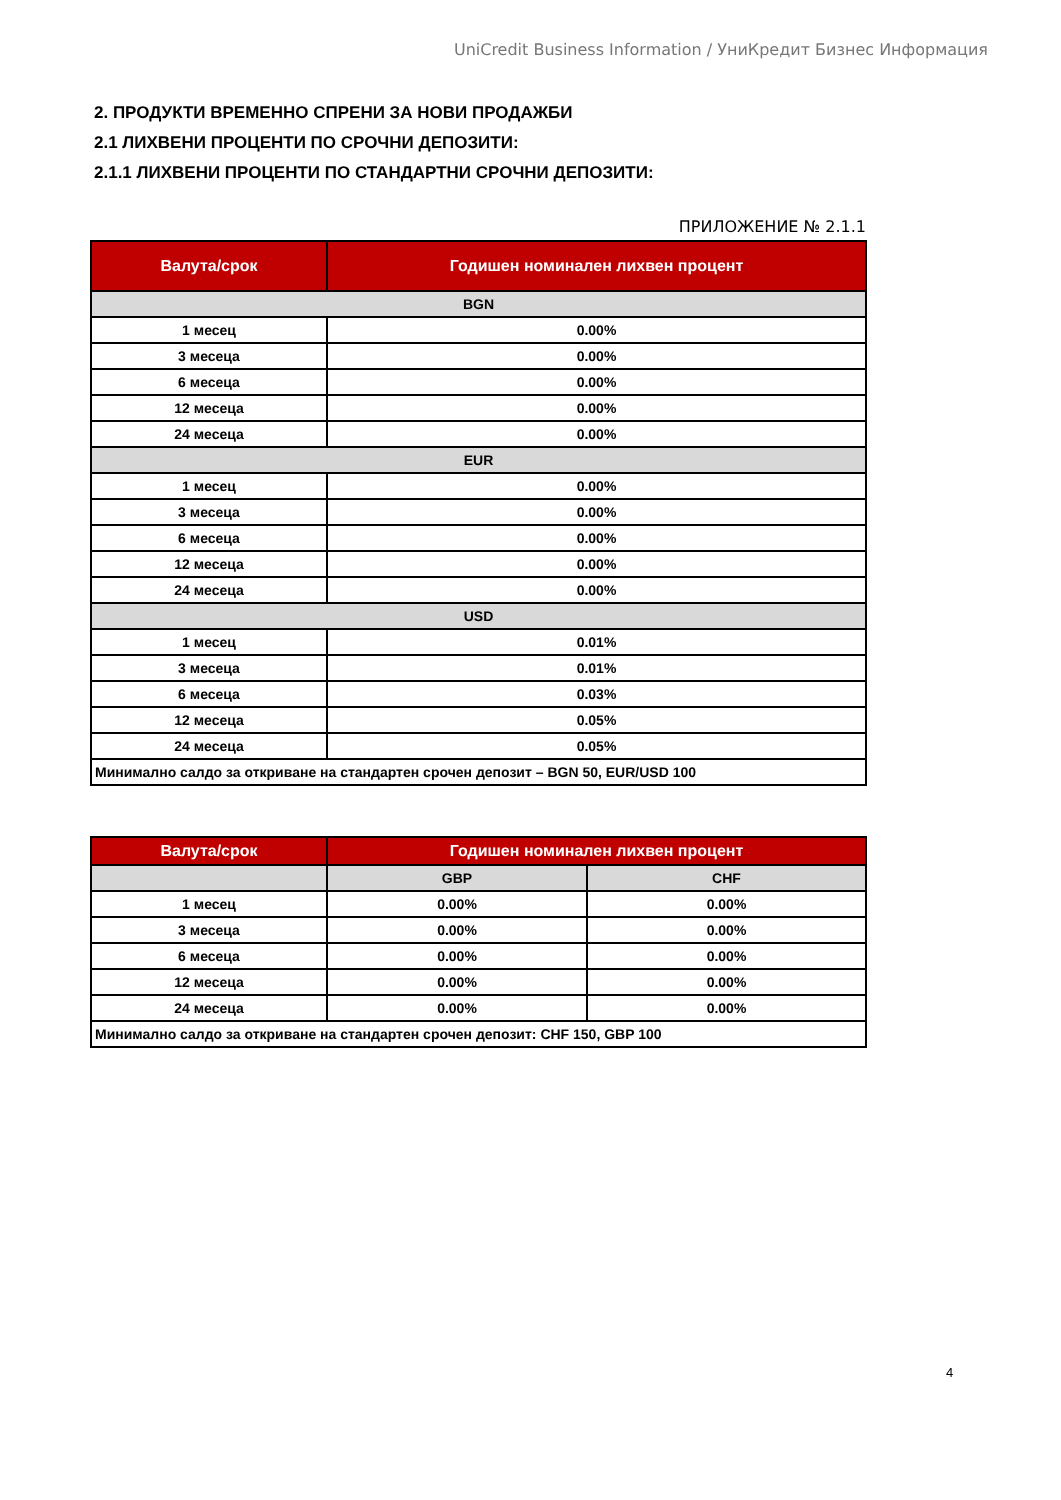UniCredit Business Information / УниКредит Бизнес Информация
2. ПРОДУКТИ ВРЕМЕННО СПРЕНИ ЗА НОВИ ПРОДАЖБИ
2.1 ЛИХВЕНИ ПРОЦЕНТИ ПО СРОЧНИ ДЕПОЗИТИ:
2.1.1 ЛИХВЕНИ ПРОЦЕНТИ ПО СТАНДАРТНИ СРОЧНИ ДЕПОЗИТИ:
ПРИЛОЖЕНИЕ № 2.1.1
| Валута/срок | Годишен номинален лихвен процент |
| --- | --- |
| BGN | |
| 1 месец | 0.00% |
| 3 месеца | 0.00% |
| 6 месеца | 0.00% |
| 12 месеца | 0.00% |
| 24 месеца | 0.00% |
| EUR | |
| 1 месец | 0.00% |
| 3 месеца | 0.00% |
| 6 месеца | 0.00% |
| 12 месеца | 0.00% |
| 24 месеца | 0.00% |
| USD | |
| 1 месец | 0.01% |
| 3 месеца | 0.01% |
| 6 месеца | 0.03% |
| 12 месеца | 0.05% |
| 24 месеца | 0.05% |
| Минимално салдо за откриване на стандартен срочен депозит – BGN 50, EUR/USD 100 | |
| Валута/срок | Годишен номинален лихвен процент | |
| --- | --- | --- |
| | GBP | CHF |
| 1 месец | 0.00% | 0.00% |
| 3 месеца | 0.00% | 0.00% |
| 6 месеца | 0.00% | 0.00% |
| 12 месеца | 0.00% | 0.00% |
| 24 месеца | 0.00% | 0.00% |
| Минимално салдо за откриване на стандартен срочен депозит: CHF 150, GBP 100 | | |
4